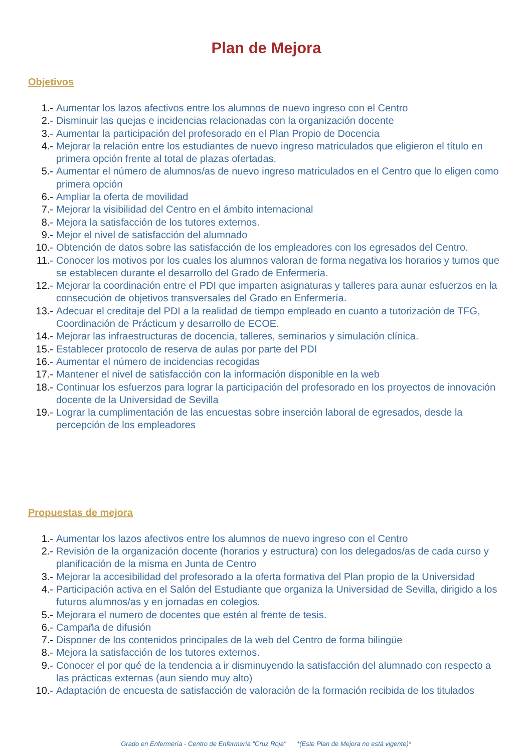Plan de Mejora
Objetivos
1.- Aumentar los lazos afectivos entre los alumnos de nuevo ingreso con el Centro
2.- Disminuir las quejas e incidencias relacionadas con la organización docente
3.- Aumentar la participación del profesorado en el Plan Propio de Docencia
4.- Mejorar la relación entre los estudiantes de nuevo ingreso matriculados que eligieron el título en primera opción frente al total de plazas ofertadas.
5.- Aumentar el número de alumnos/as de nuevo ingreso matriculados en el Centro que lo eligen como primera opción
6.- Ampliar la oferta de movilidad
7.- Mejorar la visibilidad del Centro en el ámbito internacional
8.- Mejora la satisfacción de los tutores externos.
9.- Mejor el nivel de satisfacción del alumnado
10.- Obtención de datos sobre las satisfacción de los empleadores con los egresados del Centro.
11.- Conocer los motivos por los cuales los alumnos valoran de forma negativa los horarios y turnos que se establecen durante el desarrollo del Grado de Enfermería.
12.- Mejorar la coordinación entre el PDI que imparten asignaturas y talleres para aunar esfuerzos en la consecución de objetivos transversales del Grado en Enfermería.
13.- Adecuar el creditaje del PDI a la realidad de tiempo empleado en cuanto a tutorización de TFG, Coordinación de Prácticum y desarrollo de ECOE.
14.- Mejorar las infraestructuras de docencia, talleres, seminarios y simulación clínica.
15.- Establecer protocolo de reserva de aulas por parte del PDI
16.- Aumentar el número de incidencias recogidas
17.- Mantener el nivel de satisfacción con la información disponible en la web
18.- Continuar los esfuerzos para lograr la participación del profesorado en los proyectos de innovación docente de la Universidad de Sevilla
19.- Lograr la cumplimentación de las encuestas sobre inserción laboral de egresados, desde la percepción de los empleadores
Propuestas de mejora
1.- Aumentar los lazos afectivos entre los alumnos de nuevo ingreso con el Centro
2.- Revisión de la organización docente (horarios y estructura) con los delegados/as de cada curso y planificación de la misma en Junta de Centro
3.- Mejorar la accesibilidad del profesorado a la oferta formativa del Plan propio de la Universidad
4.- Participación activa en el Salón del Estudiante que organiza la Universidad de Sevilla, dirigido a los futuros alumnos/as y en jornadas en colegios.
5.- Mejorara el numero de docentes que estén al frente de tesis.
6.- Campaña de difusión
7.- Disponer de los contenidos principales de la web del Centro de forma bilingüe
8.- Mejora la satisfacción de los tutores externos.
9.- Conocer el por qué de la tendencia a ir disminuyendo la satisfacción del alumnado con respecto a las prácticas externas (aun siendo muy alto)
10.- Adaptación de encuesta de satisfacción de valoración de la formación recibida de los titulados
Grado en Enfermería - Centro de Enfermería "Cruz Roja" *(Este Plan de Mejora no está vigente)*